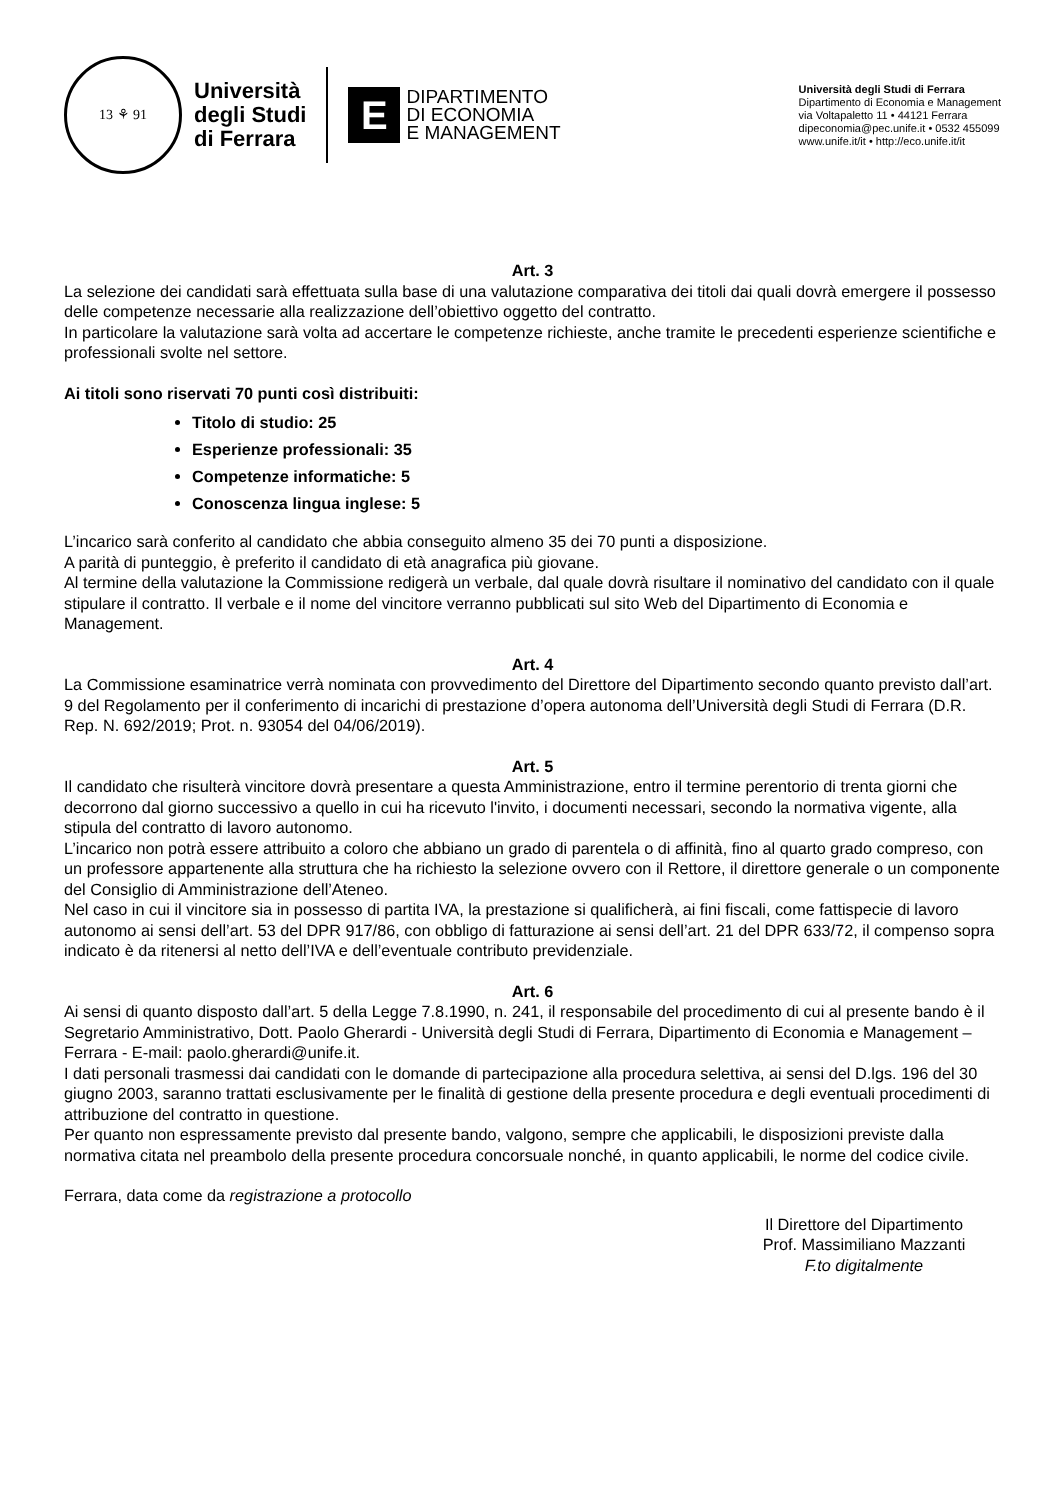13 ⚘ 91
Università
degli Studi
di Ferrara
E
DIPARTIMENTO
DI ECONOMIA
E MANAGEMENT
Università degli Studi di Ferrara
Dipartimento di Economia e Management
via Voltapaletto 11 • 44121 Ferrara
dipeconomia@pec.unife.it • 0532 455099
www.unife.it/it • http://eco.unife.it/it
Art. 3
La selezione dei candidati sarà effettuata sulla base di una valutazione comparativa dei titoli dai quali dovrà emergere il possesso delle competenze necessarie alla realizzazione dell’obiettivo oggetto del contratto.
In particolare la valutazione sarà volta ad accertare le competenze richieste, anche tramite le precedenti esperienze scientifiche e professionali svolte nel settore.
Ai titoli sono riservati 70 punti così distribuiti:
Titolo di studio: 25
Esperienze professionali: 35
Competenze informatiche: 5
Conoscenza lingua inglese: 5
L’incarico sarà conferito al candidato che abbia conseguito almeno 35 dei 70 punti a disposizione.
A parità di punteggio, è preferito il candidato di età anagrafica più giovane.
Al termine della valutazione la Commissione redigerà un verbale, dal quale dovrà risultare il nominativo del candidato con il quale stipulare il contratto. Il verbale e il nome del vincitore verranno pubblicati sul sito Web del Dipartimento di Economia e Management.
Art. 4
La Commissione esaminatrice verrà nominata con provvedimento del Direttore del Dipartimento secondo quanto previsto dall’art. 9 del Regolamento per il conferimento di incarichi di prestazione d’opera autonoma dell’Università degli Studi di Ferrara (D.R. Rep. N. 692/2019; Prot. n. 93054 del 04/06/2019).
Art. 5
Il candidato che risulterà vincitore dovrà presentare a questa Amministrazione, entro il termine perentorio di trenta giorni che decorrono dal giorno successivo a quello in cui ha ricevuto l'invito, i documenti necessari, secondo la normativa vigente, alla stipula del contratto di lavoro autonomo.
L’incarico non potrà essere attribuito a coloro che abbiano un grado di parentela o di affinità, fino al quarto grado compreso, con un professore appartenente alla struttura che ha richiesto la selezione ovvero con il Rettore, il direttore generale o un componente del Consiglio di Amministrazione dell’Ateneo.
Nel caso in cui il vincitore sia in possesso di partita IVA, la prestazione si qualificherà, ai fini fiscali, come fattispecie di lavoro autonomo ai sensi dell’art. 53 del DPR 917/86, con obbligo di fatturazione ai sensi dell’art. 21 del DPR 633/72, il compenso sopra indicato è da ritenersi al netto dell’IVA e dell’eventuale contributo previdenziale.
Art. 6
Ai sensi di quanto disposto dall’art. 5 della Legge 7.8.1990, n. 241, il responsabile del procedimento di cui al presente bando è il Segretario Amministrativo, Dott. Paolo Gherardi - Università degli Studi di Ferrara, Dipartimento di Economia e Management – Ferrara - E-mail: paolo.gherardi@unife.it.
I dati personali trasmessi dai candidati con le domande di partecipazione alla procedura selettiva, ai sensi del D.lgs. 196 del 30 giugno 2003, saranno trattati esclusivamente per le finalità di gestione della presente procedura e degli eventuali procedimenti di attribuzione del contratto in questione.
Per quanto non espressamente previsto dal presente bando, valgono, sempre che applicabili, le disposizioni previste dalla normativa citata nel preambolo della presente procedura concorsuale nonché, in quanto applicabili, le norme del codice civile.
Ferrara, data come da registrazione a protocollo
Il Direttore del Dipartimento
Prof. Massimiliano Mazzanti
F.to digitalmente